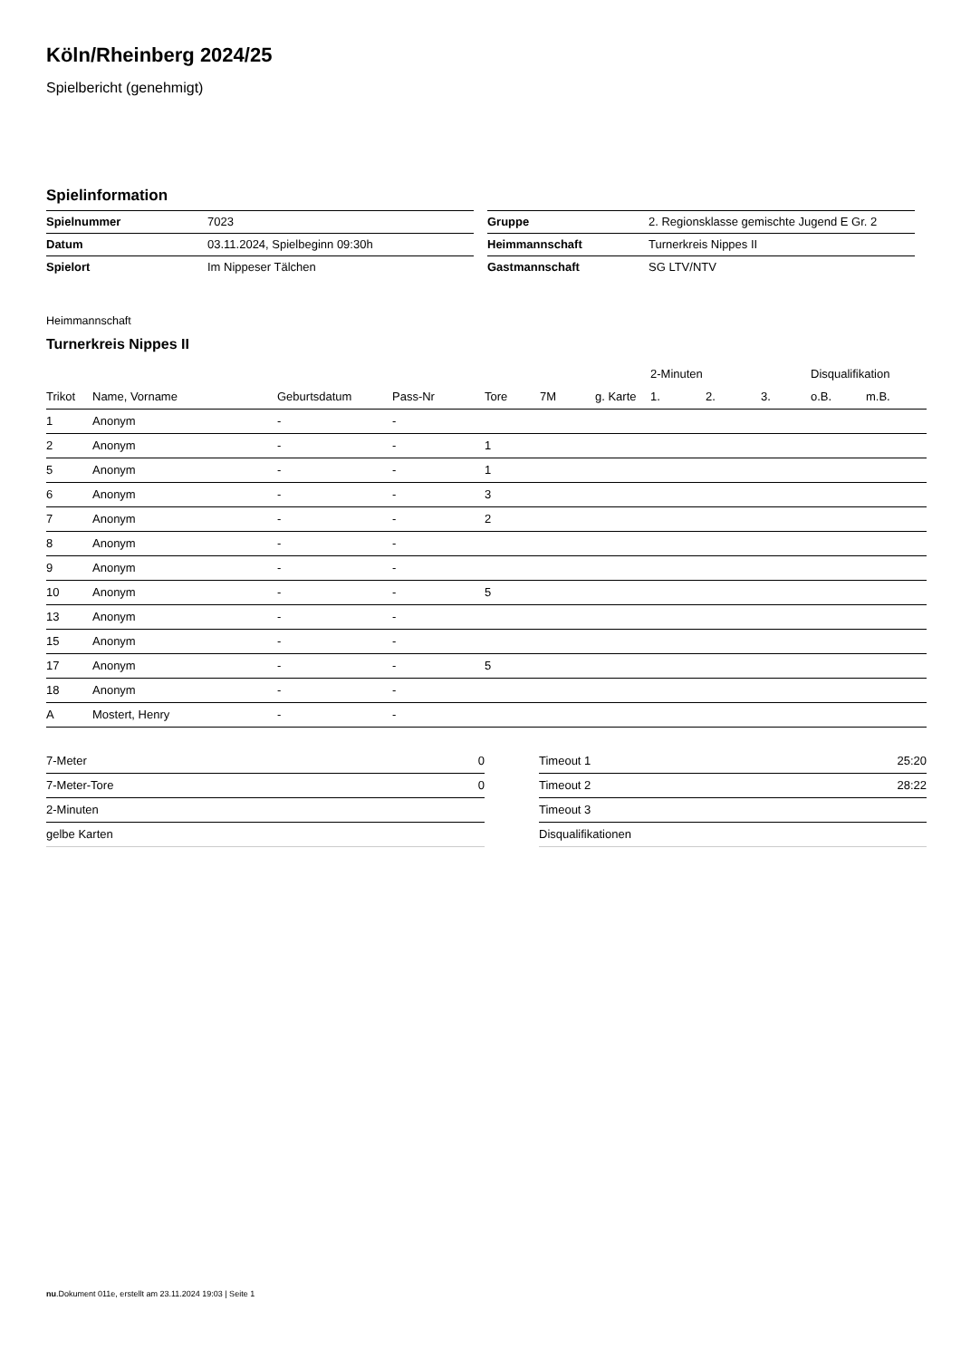Köln/Rheinberg 2024/25
Spielbericht (genehmigt)
Spielinformation
| Spielnummer | 7023 |
| Datum | 03.11.2024, Spielbeginn 09:30h |
| Spielort | Im Nippeser Tälchen |
| Gruppe | 2. Regionsklasse gemischte Jugend E Gr. 2 |
| Heimmannschaft | Turnerkreis Nippes II |
| Gastmannschaft | SG LTV/NTV |
Heimmannschaft
Turnerkreis Nippes II
| | | | | | | | 2-Minuten | | | Disqualifikation | |
| --- | --- | --- | --- | --- | --- | --- | --- | --- | --- | --- | --- |
| Trikot | Name, Vorname | Geburtsdatum | Pass-Nr | Tore | 7M | g. Karte | 1. | 2. | 3. | o.B. | m.B. |
| 1 | Anonym | - | - | | | | | | | | |
| 2 | Anonym | - | - | 1 | | | | | | | |
| 5 | Anonym | - | - | 1 | | | | | | | |
| 6 | Anonym | - | - | 3 | | | | | | | |
| 7 | Anonym | - | - | 2 | | | | | | | |
| 8 | Anonym | - | - | | | | | | | | |
| 9 | Anonym | - | - | | | | | | | | |
| 10 | Anonym | - | - | 5 | | | | | | | |
| 13 | Anonym | - | - | | | | | | | | |
| 15 | Anonym | - | - | | | | | | | | |
| 17 | Anonym | - | - | 5 | | | | | | | |
| 18 | Anonym | - | - | | | | | | | | |
| A | Mostert, Henry | - | - | | | | | | | | |
| 7-Meter | 0 |
| 7-Meter-Tore | 0 |
| 2-Minuten | |
| gelbe Karten | |
| Timeout 1 | 25:20 |
| Timeout 2 | 28:22 |
| Timeout 3 | |
| Disqualifikationen | |
nu.Dokument 011e, erstellt am 23.11.2024 19:03 | Seite 1